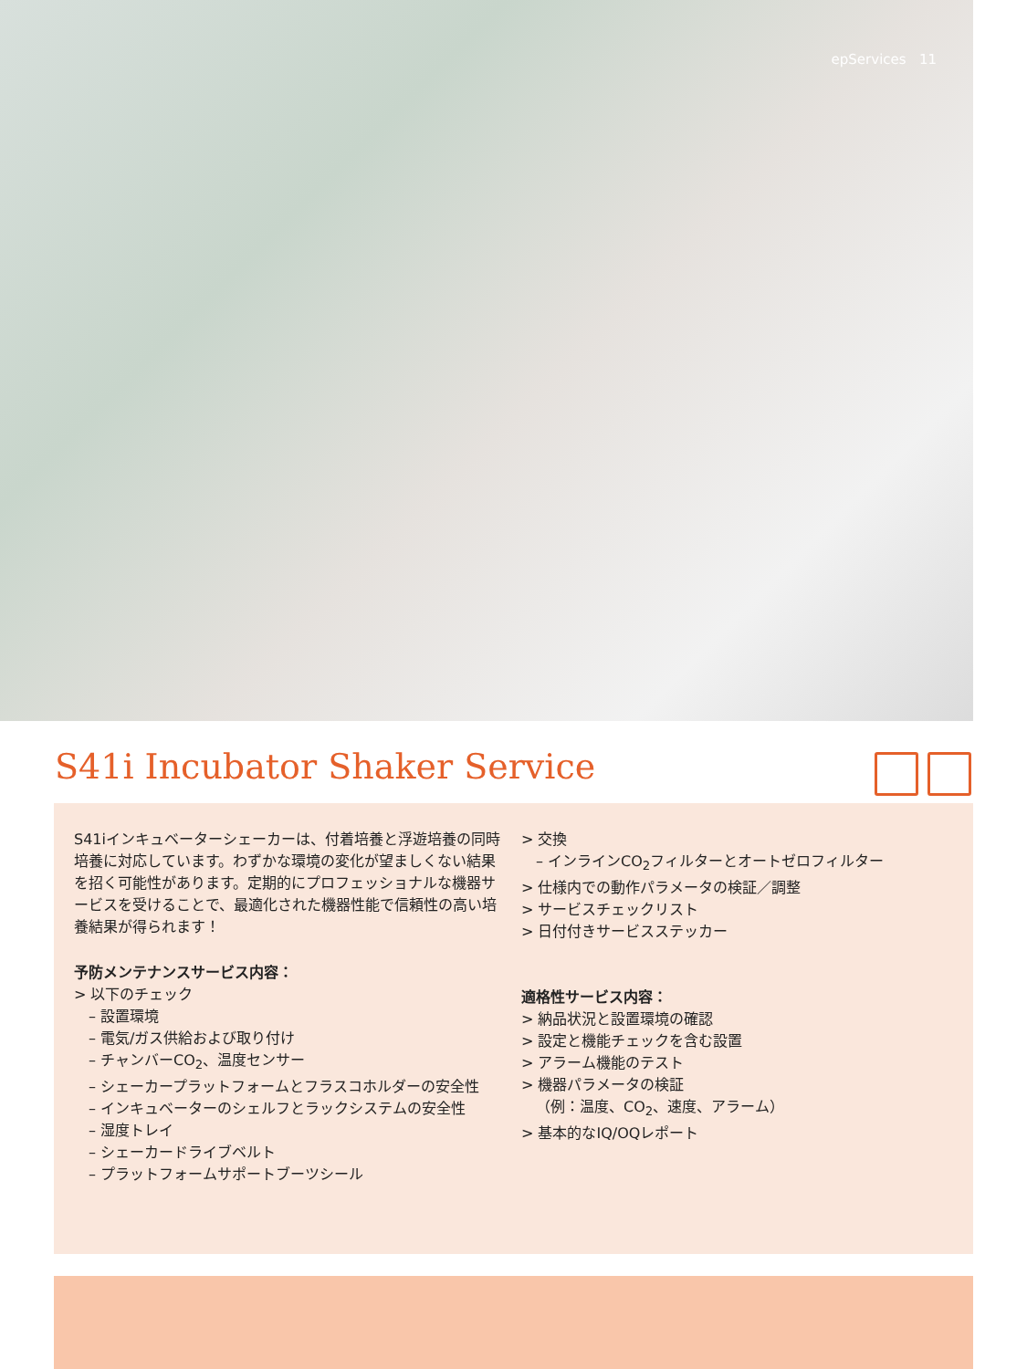epServices 11
S41i Incubator Shaker Service
S41iインキュベーターシェーカーは、付着培養と浮遊培養の同時培養に対応しています。わずかな環境の変化が望ましくない結果を招く可能性があります。定期的にプロフェッショナルな機器サービスを受けることで、最適化された機器性能で信頼性の高い培養結果が得られます！
予防メンテナンスサービス内容：
> 以下のチェック
– 設置環境
– 電気/ガス供給および取り付け
– チャンバーCO<sub>2</sub>、温度センサー
– シェーカープラットフォームとフラスコホルダーの安全性
– インキュベーターのシェルフとラックシステムの安全性
– 湿度トレイ
– シェーカードライブベルト
– プラットフォームサポートブーツシール
> 交換
– インラインCO<sub>2</sub>フィルターとオートゼロフィルター
> 仕様内での動作パラメータの検証／調整
> サービスチェックリスト
> 日付付きサービスステッカー
適格性サービス内容：
> 納品状況と設置環境の確認
> 設定と機能チェックを含む設置
> アラーム機能のテスト
> 機器パラメータの検証
（例：温度、CO<sub>2</sub>、速度、アラーム）
> 基本的なIQ/OQレポート